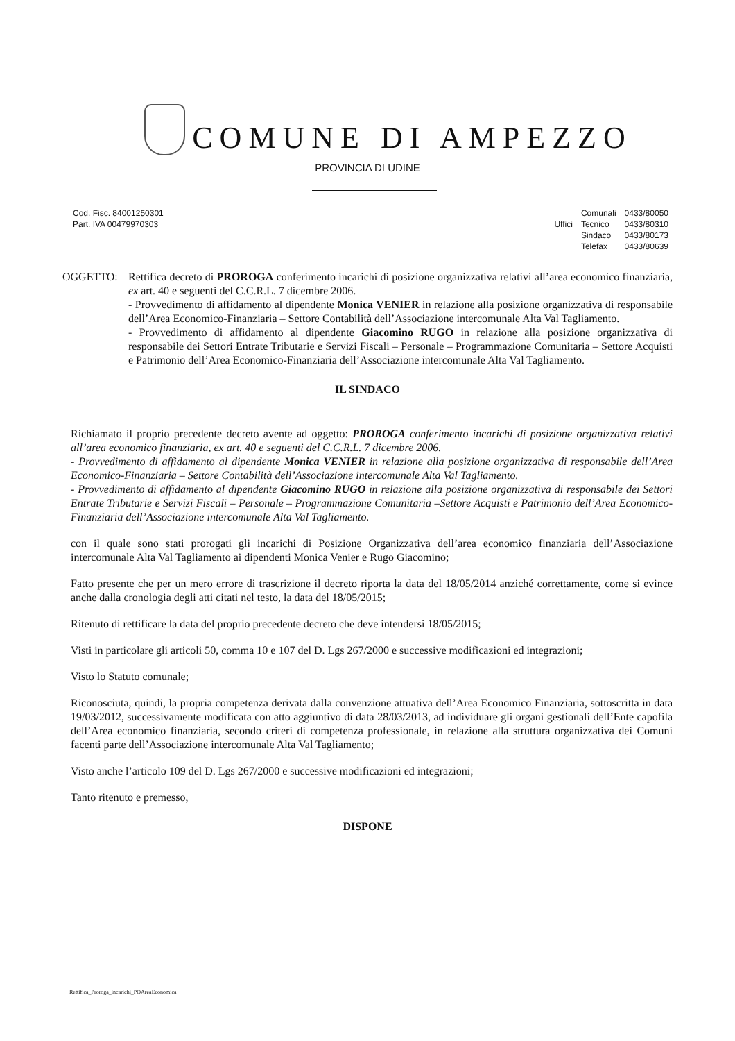COMUNE DI AMPEZZO
PROVINCIA DI UDINE
Cod. Fisc. 84001250301
Part. IVA 00479970303
| | Comunali | 0433/80050 |
| Uffici | Tecnico | 0433/80310 |
| | Sindaco | 0433/80173 |
| | Telefax | 0433/80639 |
OGGETTO: Rettifica decreto di PROROGA conferimento incarichi di posizione organizzativa relativi all’area economico finanziaria, ex art. 40 e seguenti del C.C.R.L. 7 dicembre 2006.
- Provvedimento di affidamento al dipendente Monica VENIER in relazione alla posizione organizzativa di responsabile dell’Area Economico-Finanziaria – Settore Contabilità dell’Associazione intercomunale Alta Val Tagliamento.
- Provvedimento di affidamento al dipendente Giacomino RUGO in relazione alla posizione organizzativa di responsabile dei Settori Entrate Tributarie e Servizi Fiscali – Personale – Programmazione Comunitaria – Settore Acquisti e Patrimonio dell’Area Economico-Finanziaria dell’Associazione intercomunale Alta Val Tagliamento.
IL SINDACO
Richiamato il proprio precedente decreto avente ad oggetto: PROROGA conferimento incarichi di posizione organizzativa relativi all’area economico finanziaria, ex art. 40 e seguenti del C.C.R.L. 7 dicembre 2006.
- Provvedimento di affidamento al dipendente Monica VENIER in relazione alla posizione organizzativa di responsabile dell’Area Economico-Finanziaria – Settore Contabilità dell’Associazione intercomunale Alta Val Tagliamento.
- Provvedimento di affidamento al dipendente Giacomino RUGO in relazione alla posizione organizzativa di responsabile dei Settori Entrate Tributarie e Servizi Fiscali – Personale – Programmazione Comunitaria –Settore Acquisti e Patrimonio dell’Area Economico-Finanziaria dell’Associazione intercomunale Alta Val Tagliamento.
con il quale sono stati prorogati gli incarichi di Posizione Organizzativa dell’area economico finanziaria dell’Associazione intercomunale Alta Val Tagliamento ai dipendenti Monica Venier e Rugo Giacomino;
Fatto presente che per un mero errore di trascrizione il decreto riporta la data del 18/05/2014 anziché correttamente, come si evince anche dalla cronologia degli atti citati nel testo, la data del 18/05/2015;
Ritenuto di rettificare la data del proprio precedente decreto che deve intendersi 18/05/2015;
Visti in particolare gli articoli 50, comma 10 e 107 del D. Lgs 267/2000 e successive modificazioni ed integrazioni;
Visto lo Statuto comunale;
Riconosciuta, quindi, la propria competenza derivata dalla convenzione attuativa dell’Area Economico Finanziaria, sottoscritta in data 19/03/2012, successivamente modificata con atto aggiuntivo di data 28/03/2013, ad individuare gli organi gestionali dell’Ente capofila dell’Area economico finanziaria, secondo criteri di competenza professionale, in relazione alla struttura organizzativa dei Comuni facenti parte dell’Associazione intercomunale Alta Val Tagliamento;
Visto anche l’articolo 109 del D. Lgs 267/2000 e successive modificazioni ed integrazioni;
Tanto ritenuto e premesso,
DISPONE
Rettifica_Proroga_incarichi_POAreaEconomica